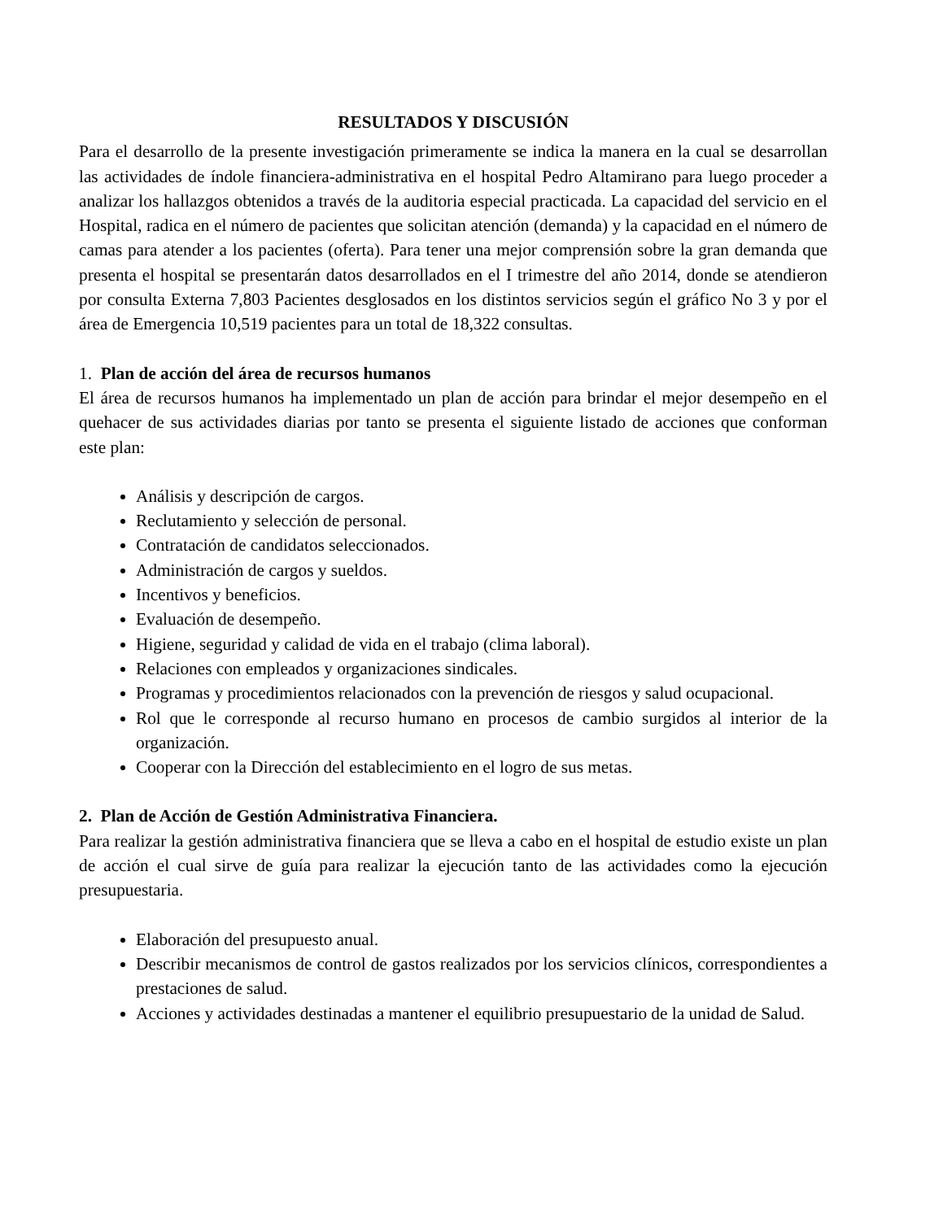RESULTADOS Y DISCUSIÓN
Para el desarrollo de la presente investigación primeramente se indica la manera en la cual se desarrollan las actividades de índole financiera-administrativa en el hospital Pedro Altamirano para luego proceder a analizar los hallazgos obtenidos a través de la auditoria especial practicada. La capacidad del servicio en el Hospital, radica en el número de pacientes que solicitan atención (demanda) y la capacidad en el número de camas para atender a los pacientes (oferta). Para tener una mejor comprensión sobre la gran demanda que presenta el hospital se presentarán datos desarrollados en el I trimestre del año 2014, donde se atendieron por consulta Externa 7,803 Pacientes desglosados en los distintos servicios según el gráfico No 3 y por el área de Emergencia 10,519 pacientes para un total de 18,322 consultas.
1. Plan de acción del área de recursos humanos
El área de recursos humanos ha implementado un plan de acción para brindar el mejor desempeño en el quehacer de sus actividades diarias por tanto se presenta el siguiente listado de acciones que conforman este plan:
Análisis y descripción de cargos.
Reclutamiento y selección de personal.
Contratación de candidatos seleccionados.
Administración de cargos y sueldos.
Incentivos y beneficios.
Evaluación de desempeño.
Higiene, seguridad y calidad de vida en el trabajo (clima laboral).
Relaciones con empleados y organizaciones sindicales.
Programas y procedimientos relacionados con la prevención de riesgos y salud ocupacional.
Rol que le corresponde al recurso humano en procesos de cambio surgidos al interior de la organización.
Cooperar con la Dirección del establecimiento en el logro de sus metas.
2. Plan de Acción de Gestión Administrativa Financiera.
Para realizar la gestión administrativa financiera que se lleva a cabo en el hospital de estudio existe un plan de acción el cual sirve de guía para realizar la ejecución tanto de las actividades como la ejecución presupuestaria.
Elaboración del presupuesto anual.
Describir mecanismos de control de gastos realizados por los servicios clínicos, correspondientes a prestaciones de salud.
Acciones y actividades destinadas a mantener el equilibrio presupuestario de la unidad de Salud.